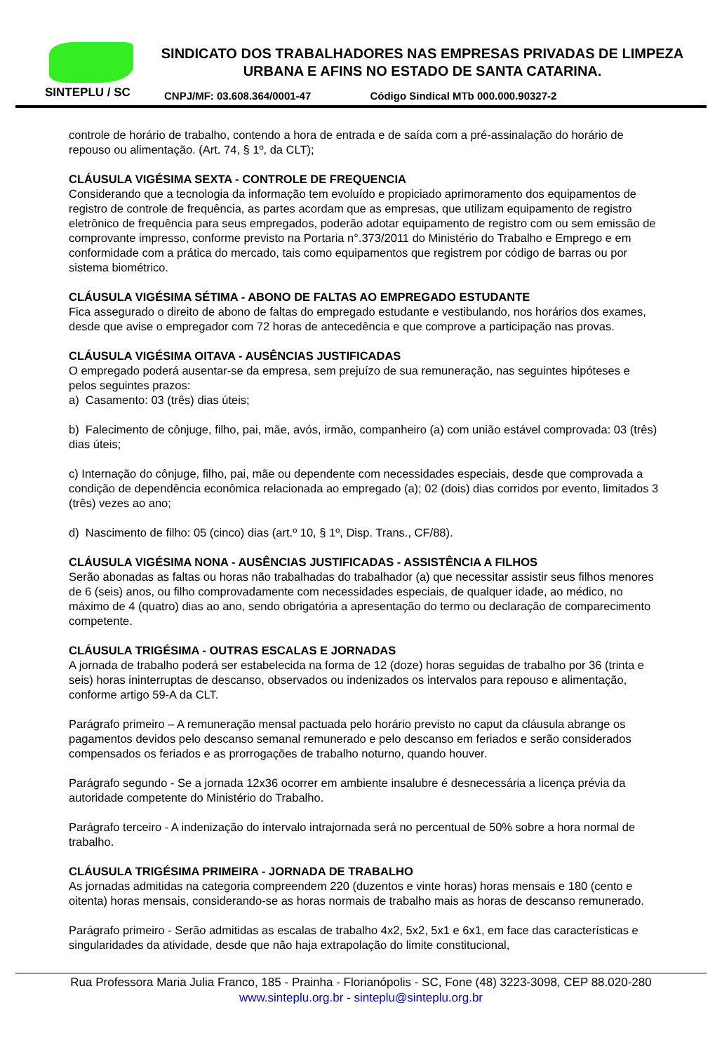SINTEPLU / SC
SINDICATO DOS TRABALHADORES NAS EMPRESAS PRIVADAS DE LIMPEZA URBANA E AFINS NO ESTADO DE SANTA CATARINA.
CNPJ/MF: 03.608.364/0001-47 Código Sindical MTb 000.000.90327-2
controle de horário de trabalho, contendo a hora de entrada e de saída com a pré-assinalação do horário de repouso ou alimentação. (Art. 74, § 1º, da CLT);
CLÁUSULA VIGÉSIMA SEXTA - CONTROLE DE FREQUENCIA
Considerando que a tecnologia da informação tem evoluído e propiciado aprimoramento dos equipamentos de registro de controle de frequência, as partes acordam que as empresas, que utilizam equipamento de registro eletrônico de frequência para seus empregados, poderão adotar equipamento de registro com ou sem emissão de comprovante impresso, conforme previsto na Portaria n°.373/2011 do Ministério do Trabalho e Emprego e em conformidade com a prática do mercado, tais como equipamentos que registrem por código de barras ou por sistema biométrico.
CLÁUSULA VIGÉSIMA SÉTIMA - ABONO DE FALTAS AO EMPREGADO ESTUDANTE
Fica assegurado o direito de abono de faltas do empregado estudante e vestibulando, nos horários dos exames, desde que avise o empregador com 72 horas de antecedência e que comprove a participação nas provas.
CLÁUSULA VIGÉSIMA OITAVA - AUSÊNCIAS JUSTIFICADAS
O empregado poderá ausentar-se da empresa, sem prejuízo de sua remuneração, nas seguintes hipóteses e pelos seguintes prazos:
a) Casamento: 03 (três) dias úteis;
b) Falecimento de cônjuge, filho, pai, mãe, avós, irmão, companheiro (a) com união estável comprovada: 03 (três) dias úteis;
c) Internação do cônjuge, filho, pai, mãe ou dependente com necessidades especiais, desde que comprovada a condição de dependência econômica relacionada ao empregado (a); 02 (dois) dias corridos por evento, limitados 3 (três) vezes ao ano;
d) Nascimento de filho: 05 (cinco) dias (art.º 10, § 1º, Disp. Trans., CF/88).
CLÁUSULA VIGÉSIMA NONA - AUSÊNCIAS JUSTIFICADAS - ASSISTÊNCIA A FILHOS
Serão abonadas as faltas ou horas não trabalhadas do trabalhador (a) que necessitar assistir seus filhos menores de 6 (seis) anos, ou filho comprovadamente com necessidades especiais, de qualquer idade, ao médico, no máximo de 4 (quatro) dias ao ano, sendo obrigatória a apresentação do termo ou declaração de comparecimento competente.
CLÁUSULA TRIGÉSIMA - OUTRAS ESCALAS E JORNADAS
A jornada de trabalho poderá ser estabelecida na forma de 12 (doze) horas seguidas de trabalho por 36 (trinta e seis) horas ininterruptas de descanso, observados ou indenizados os intervalos para repouso e alimentação, conforme artigo 59-A da CLT.
Parágrafo primeiro – A remuneração mensal pactuada pelo horário previsto no caput da cláusula abrange os pagamentos devidos pelo descanso semanal remunerado e pelo descanso em feriados e serão considerados compensados os feriados e as prorrogações de trabalho noturno, quando houver.
Parágrafo segundo - Se a jornada 12x36 ocorrer em ambiente insalubre é desnecessária a licença prévia da autoridade competente do Ministério do Trabalho.
Parágrafo terceiro - A indenização do intervalo intrajornada será no percentual de 50% sobre a hora normal de trabalho.
CLÁUSULA TRIGÉSIMA PRIMEIRA - JORNADA DE TRABALHO
As jornadas admitidas na categoria compreendem 220 (duzentos e vinte horas) horas mensais e 180 (cento e oitenta) horas mensais, considerando-se as horas normais de trabalho mais as horas de descanso remunerado.
Parágrafo primeiro - Serão admitidas as escalas de trabalho 4x2, 5x2, 5x1 e 6x1, em face das características e singularidades da atividade, desde que não haja extrapolação do limite constitucional,
Rua Professora Maria Julia Franco, 185 - Prainha - Florianópolis - SC, Fone (48) 3223-3098, CEP 88.020-280
www.sinteplu.org.br - sinteplu@sinteplu.org.br